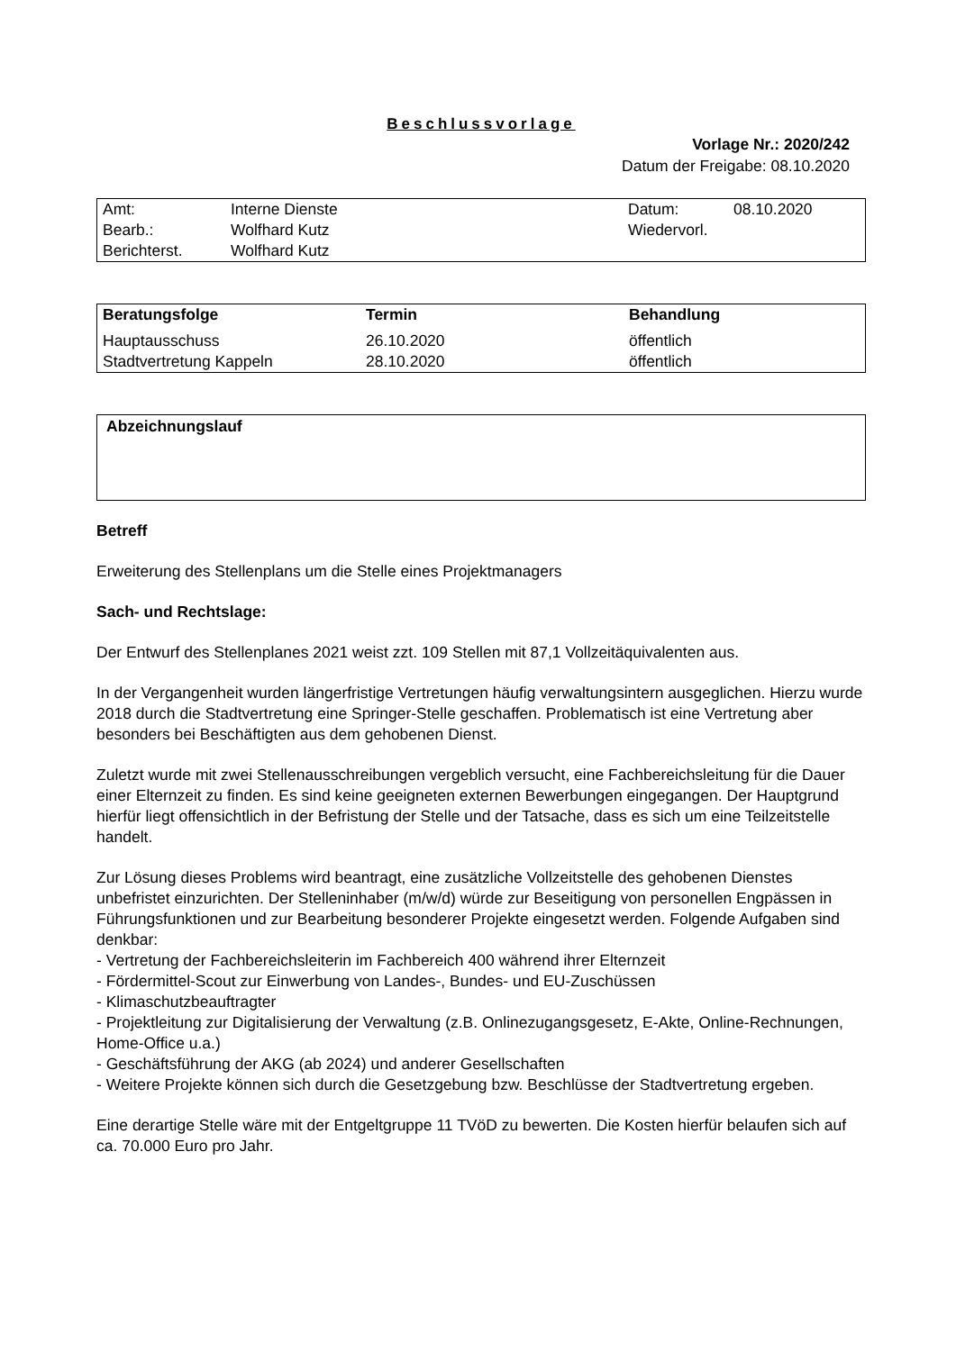Beschlussvorlage
Vorlage Nr.: 2020/242
Datum der Freigabe: 08.10.2020
| Amt: | Interne Dienste | Datum: | 08.10.2020 |
| Bearb.: | Wolfhard Kutz | Wiedervorl. | |
| Berichterst. | Wolfhard Kutz | | |
| Beratungsfolge | Termin | Behandlung |
| --- | --- | --- |
| Hauptausschuss | 26.10.2020 | öffentlich |
| Stadtvertretung Kappeln | 28.10.2020 | öffentlich |
Abzeichnungslauf
Betreff
Erweiterung des Stellenplans um die Stelle eines Projektmanagers
Sach- und Rechtslage:
Der Entwurf des Stellenplanes 2021 weist zzt. 109 Stellen mit 87,1 Vollzeitäquivalenten aus.
In der Vergangenheit wurden längerfristige Vertretungen häufig verwaltungsintern ausgeglichen. Hierzu wurde 2018 durch die Stadtvertretung eine Springer-Stelle geschaffen. Problematisch ist eine Vertretung aber besonders bei Beschäftigten aus dem gehobenen Dienst.
Zuletzt wurde mit zwei Stellenausschreibungen vergeblich versucht, eine Fachbereichsleitung für die Dauer einer Elternzeit zu finden. Es sind keine geeigneten externen Bewerbungen eingegangen. Der Hauptgrund hierfür liegt offensichtlich in der Befristung der Stelle und der Tatsache, dass es sich um eine Teilzeitstelle handelt.
Zur Lösung dieses Problems wird beantragt, eine zusätzliche Vollzeitstelle des gehobenen Dienstes unbefristet einzurichten. Der Stelleninhaber (m/w/d) würde zur Beseitigung von personellen Engpässen in Führungsfunktionen und zur Bearbeitung besonderer Projekte eingesetzt werden. Folgende Aufgaben sind denkbar:
- Vertretung der Fachbereichsleiterin im Fachbereich 400 während ihrer Elternzeit
- Fördermittel-Scout zur Einwerbung von Landes-, Bundes- und EU-Zuschüssen
- Klimaschutzbeauftragter
- Projektleitung zur Digitalisierung der Verwaltung (z.B. Onlinezugangsgesetz, E-Akte, Online-Rechnungen, Home-Office u.a.)
- Geschäftsführung der AKG (ab 2024) und anderer Gesellschaften
- Weitere Projekte können sich durch die Gesetzgebung bzw. Beschlüsse der Stadtvertretung ergeben.
Eine derartige Stelle wäre mit der Entgeltgruppe 11 TVöD zu bewerten. Die Kosten hierfür belaufen sich auf ca. 70.000 Euro pro Jahr.